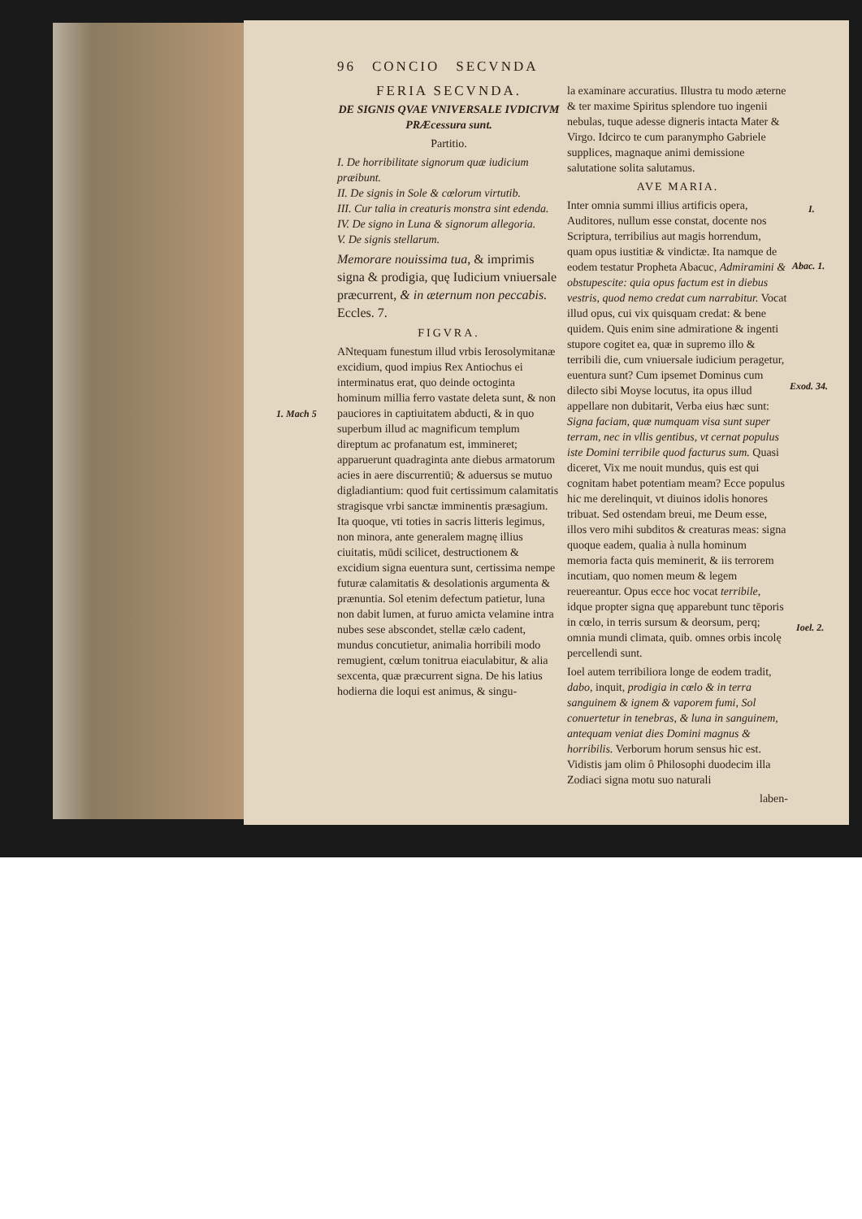96 CONCIO SECVNDA
FERIA SECVNDA.
DE SIGNIS QVAE VNIVERSALE IVDICIVM PRÆcessura sunt.
Partitio.
I. De horribilitate signorum quæ iudicium præibunt.
II. De signis in Sole & cœlorum virtutib.
III. Cur talia in creaturis monstra sint edenda.
IV. De signo in Luna & signorum allegoria.
V. De signis stellarum.
Memorare nouissima tua, & imprimis signa & prodigia, quę Iudicium vniuersale præcurrent, & in æternum non peccabis. Eccles. 7.
FIGVRA.
ANtequam funestum illud vrbis Ierosolymitanæ excidium, quod impius Rex Antiochus ei interminatus erat, quo deinde octoginta hominum millia ferro vastate deleta sunt, & non pauciores in captiuitatem abducti, & in quo superbum illud ac magnificum templum direptum ac profanatum est, immineret; apparuerunt quadraginta ante diebus armatorum acies in aere discurrentiū; & aduersus se mutuo digladiantium: quod fuit certissimum calamitatis stragisque vrbi sanctæ imminentis præsagium. Ita quoque, vti toties in sacris litteris legimus, non minora, ante generalem magnę illius ciuitatis, mūdi scilicet, destructionem & excidium signa euentura sunt, certissima nempe futuræ calamitatis & desolationis argumenta & prænuntia. Sol etenim defectum patietur, luna non dabit lumen, at furuo amicta velamine intra nubes sese abscondet, stellæ cælo cadent, mundus concutietur, animalia horribili modo remugient, cœlum tonitrua eiaculabitur, & alia sexcenta, quæ præcurrent signa. De his latius hodierna die loqui est animus, & singu-
1. Mach 5
la examinare accuratius. Illustra tu modo æterne & ter maxime Spiritus splendore tuo ingenii nebulas, tuque adesse digneris intacta Mater & Virgo. Idcirco te cum paranympho Gabriele supplices, magnaque animi demissione salutatione solita salutamus.
AVE MARIA.
Inter omnia summi illius artificis opera, Auditores, nullum esse constat, docente nos Scriptura, terribilius aut magis horrendum, quam opus iustitiæ & vindictæ. Ita namque de eodem testatur Propheta Abacuc, Admiramini & obstupescite: quia opus factum est in diebus vestris, quod nemo credat cum narrabitur. Vocat illud opus, cui vix quisquam credat: & bene quidem. Quis enim sine admiratione & ingenti stupore cogitet ea, quæ in supremo illo & terribili die, cum vniuersale iudicium peragetur, euentura sunt? Cum ipsemet Dominus cum dilecto sibi Moyse locutus, ita opus illud appellare non dubitarit, Verba eius hæc sunt: Signa faciam, quæ numquam visa sunt super terram, nec in vllis gentibus, vt cernat populus iste Domini terribile quod facturus sum. Quasi diceret, Vix me nouit mundus, quis est qui cognitam habet potentiam meam? Ecce populus hic me derelinquit, vt diuinos idolis honores tribuat. Sed ostendam breui, me Deum esse, illos vero mihi subditos & creaturas meas: signa quoque eadem, qualia à nulla hominum memoria facta quis meminerit, & iis terrorem incutiam, quo nomen meum & legem reuereantur. Opus ecce hoc vocat terribile, idque propter signa quę apparebunt tunc tēporis in cœlo, in terris sursum & deorsum, perq; omnia mundi climata, quib. omnes orbis incolę percellendi sunt.
Ioel autem terribiliora longe de eodem tradit, dabo, inquit, prodigia in cœlo & in terra sanguinem & ignem & vaporem fumi, Sol conuertetur in tenebras, & luna in sanguinem, antequam veniat dies Domini magnus & horribilis. Verborum horum sensus hic est. Vidistis jam olim ô Philosophi duodecim illa Zodiaci signa motu suo naturali
laben-
I.
Abac. 1.
Exod. 34.
Ioel. 2.